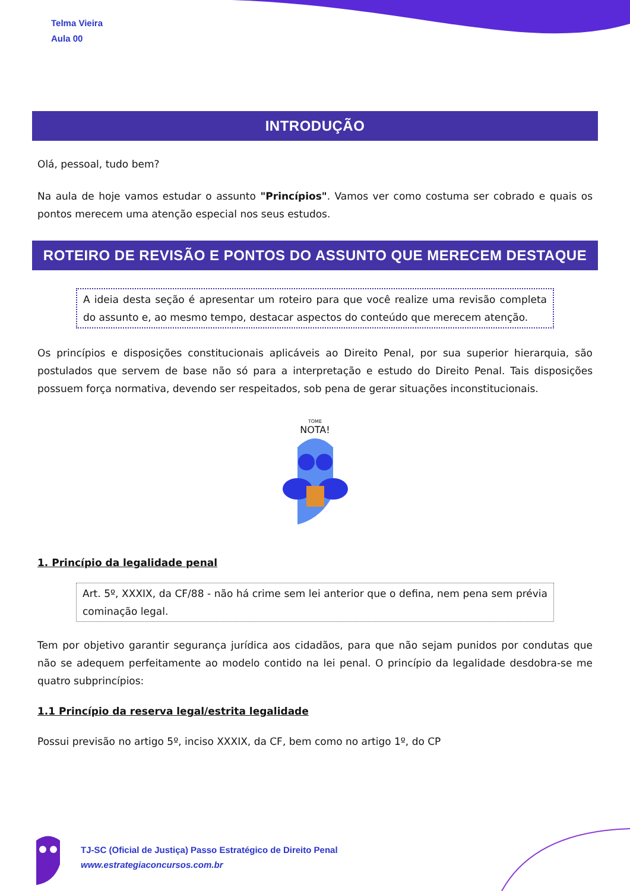Telma Vieira
Aula 00
INTRODUÇÃO
Olá, pessoal, tudo bem?
Na aula de hoje vamos estudar o assunto "Princípios". Vamos ver como costuma ser cobrado e quais os pontos merecem uma atenção especial nos seus estudos.
ROTEIRO DE REVISÃO E PONTOS DO ASSUNTO QUE MERECEM DESTAQUE
A ideia desta seção é apresentar um roteiro para que você realize uma revisão completa do assunto e, ao mesmo tempo, destacar aspectos do conteúdo que merecem atenção.
Os princípios e disposições constitucionais aplicáveis ao Direito Penal, por sua superior hierarquia, são postulados que servem de base não só para a interpretação e estudo do Direito Penal. Tais disposições possuem força normativa, devendo ser respeitados, sob pena de gerar situações inconstitucionais.
TOME
NOTA!
1. Princípio da legalidade penal
Art. 5º, XXXIX, da CF/88 - não há crime sem lei anterior que o defina, nem pena sem prévia cominação legal.
Tem por objetivo garantir segurança jurídica aos cidadãos, para que não sejam punidos por condutas que não se adequem perfeitamente ao modelo contido na lei penal. O princípio da legalidade desdobra-se me quatro subprincípios:
1.1 Princípio da reserva legal/estrita legalidade
Possui previsão no artigo 5º, inciso XXXIX, da CF, bem como no artigo 1º, do CP
TJ-SC (Oficial de Justiça) Passo Estratégico de Direito Penal
www.estrategiaconcursos.com.br